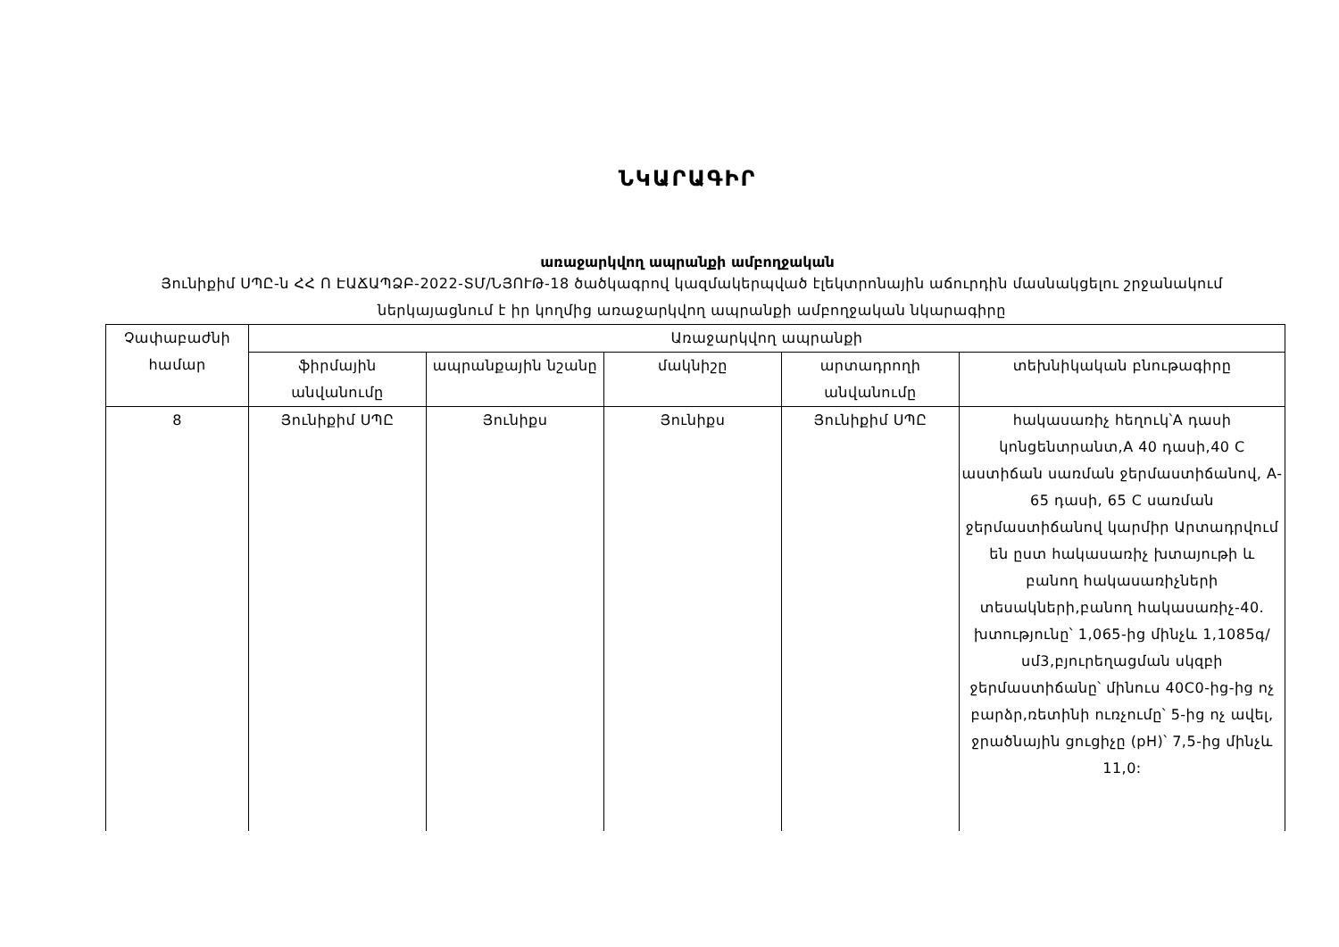ՆԿԱՐԱԳԻՐ
առաջարկվող ապրանքի ամբողջական
Յունիքիմ ՍՊԸ-ն ՀՀ Ո ԷԱՃԱՊՁԲ-2022-ՏՄ/ՆՅՈՒԹ-18 ծածկագրով կազմակերպված էլեկտրոնային աճուրդին մասնակցելու շրջանակում ներկայացնում է իր կողմից առաջարկվող ապրանքի ամբողջական նկարագիրը
| Չափաբաժնի համար | Առաջարկվող ապրանքի | | | | |
| --- | --- | --- | --- | --- | --- |
| | ֆիրմային անվանումը | ապրանքային նշանը | մակնիշը | արտադրողի անվանումը | տեխնիկական բնութագիրը |
| 8 | Յունիքիմ ՍՊԸ | Յունիքս | Յունիքս | Յունիքիմ ՍՊԸ | հակասառիչ հեղուկ՝A դասի կոնցենտրանտ,A 40 դասի,40 C աստիճան սառման ջերմաստիճանով, A-65 դասի, 65 C սառման ջերմաստիճանով կարմիր Արտադրվում են ըստ հակասառիչ խտայութի և բանող հակասառիչների տեսակների,բանող հակասառիչ-40. խտությունը՝ 1,065-ից մինչև 1,1085գ/սմ3,բյուրեղացման սկզբի ջերմաստիճանը՝ մինուս 40C0-ից-ից ոչ բարձր,ռետինի ուռչումը՝ 5-ից ոչ ավել, ջրածնային ցուցիչը (pH)՝ 7,5-ից մինչև 11,0: |